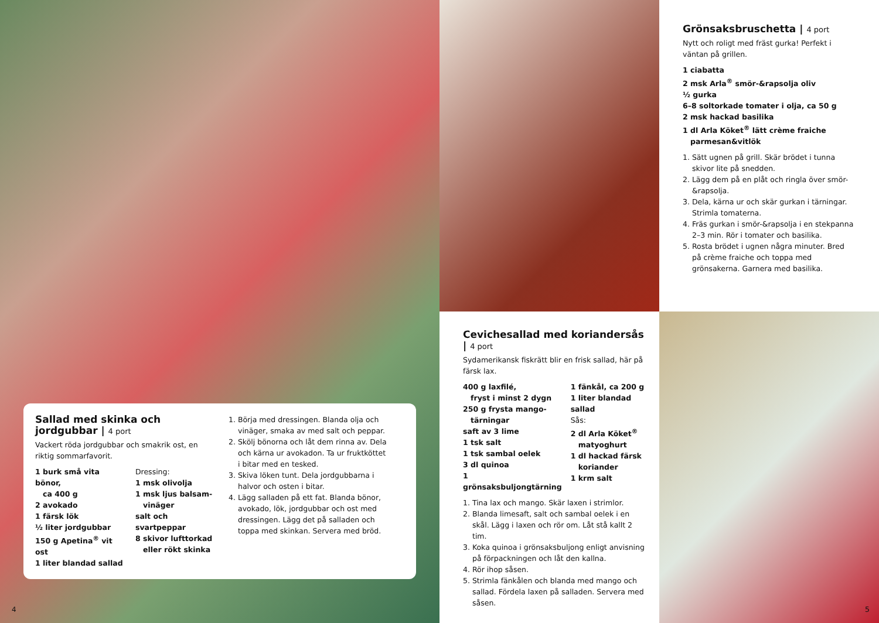Sallad med skinka och jordgubbar | 4 port
Vackert röda jordgubbar och smakrik ost, en riktig sommarfavorit.
1 burk små vita bönor,
ca 400 g
2 avokado
1 färsk lök
½ liter jordgubbar
150 g Apetina<sup>®</sup> vit ost
1 liter blandad sallad
Dressing:
1 msk olivolja
1 msk ljus balsam-
vinäger
salt och svartpeppar
8 skivor lufttorkad
eller rökt skinka
1. Börja med dressingen. Blanda olja och vinäger, smaka av med salt och peppar.
2. Skölj bönorna och låt dem rinna av. Dela och kärna ur avokadon. Ta ur fruktköttet i bitar med en tesked.
3. Skiva löken tunt. Dela jordgubbarna i halvor och osten i bitar.
4. Lägg salladen på ett fat. Blanda bönor, avokado, lök, jordgubbar och ost med dressingen. Lägg det på salladen och toppa med skinkan. Servera med bröd.
4
Grönsaksbruschetta | 4 port
Nytt och roligt med fräst gurka! Perfekt i väntan på grillen.
1 ciabatta
2 msk Arla<sup>®</sup> smör-&rapsolja oliv
½ gurka
6–8 soltorkade tomater i olja, ca 50 g
2 msk hackad basilika
1 dl Arla Köket<sup>®</sup> lätt crème fraiche
parmesan&vitlök
1. Sätt ugnen på grill. Skär brödet i tunna skivor lite på snedden.
2. Lägg dem på en plåt och ringla över smör-&rapsolja.
3. Dela, kärna ur och skär gurkan i tärningar. Strimla tomaterna.
4. Fräs gurkan i smör-&rapsolja i en stekpanna 2–3 min. Rör i tomater och basilika.
5. Rosta brödet i ugnen några minuter. Bred på crème fraiche och toppa med grönsakerna. Garnera med basilika.
Cevichesallad med koriandersås | 4 port
Sydamerikansk fiskrätt blir en frisk sallad, här på färsk lax.
400 g laxfilé,
fryst i minst 2 dygn
250 g frysta mango-
tärningar
saft av 3 lime
1 tsk salt
1 tsk sambal oelek
3 dl quinoa
1 grönsaksbuljongtärning
1 fänkål, ca 200 g
1 liter blandad sallad
Sås:
2 dl Arla Köket<sup>®</sup>
matyoghurt
1 dl hackad färsk
koriander
1 krm salt
1. Tina lax och mango. Skär laxen i strimlor.
2. Blanda limesaft, salt och sambal oelek i en skål. Lägg i laxen och rör om. Låt stå kallt 2 tim.
3. Koka quinoa i grönsaksbuljong enligt anvisning på förpackningen och låt den kallna.
4. Rör ihop såsen.
5. Strimla fänkålen och blanda med mango och sallad. Fördela laxen på salladen. Servera med såsen.
5